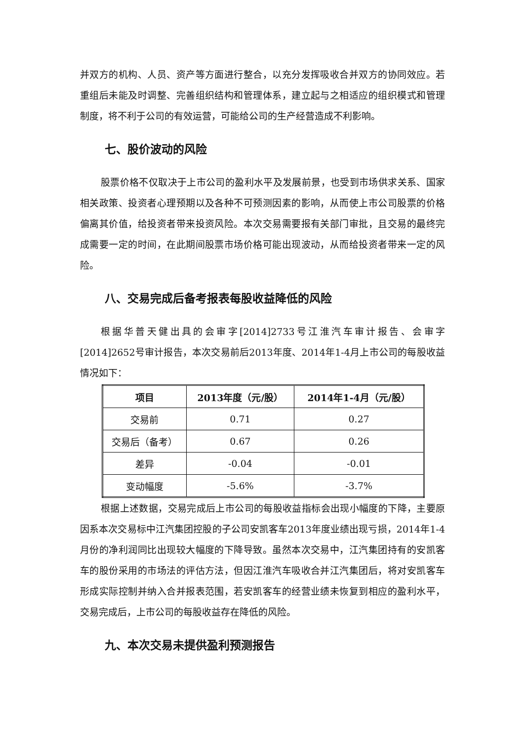并双方的机构、人员、资产等方面进行整合，以充分发挥吸收合并双方的协同效应。若重组后未能及时调整、完善组织结构和管理体系，建立起与之相适应的组织模式和管理制度，将不利于公司的有效运营，可能给公司的生产经营造成不利影响。
七、股价波动的风险
股票价格不仅取决于上市公司的盈利水平及发展前景，也受到市场供求关系、国家相关政策、投资者心理预期以及各种不可预测因素的影响，从而使上市公司股票的价格偏离其价值，给投资者带来投资风险。本次交易需要报有关部门审批，且交易的最终完成需要一定的时间，在此期间股票市场价格可能出现波动，从而给投资者带来一定的风险。
八、交易完成后备考报表每股收益降低的风险
根据华普天健出具的会审字[2014]2733号江淮汽车审计报告、会审字[2014]2652号审计报告，本次交易前后2013年度、2014年1-4月上市公司的每股收益情况如下：
| 项目 | 2013年度（元/股） | 2014年1-4月（元/股） |
| --- | --- | --- |
| 交易前 | 0.71 | 0.27 |
| 交易后（备考） | 0.67 | 0.26 |
| 差异 | -0.04 | -0.01 |
| 变动幅度 | -5.6% | -3.7% |
根据上述数据，交易完成后上市公司的每股收益指标会出现小幅度的下降，主要原因系本次交易标中江汽集团控股的子公司安凯客车2013年度业绩出现亏损，2014年1-4月份的净利润同比出现较大幅度的下降导致。虽然本次交易中，江汽集团持有的安凯客车的股份采用的市场法的评估方法，但因江淮汽车吸收合并江汽集团后，将对安凯客车形成实际控制并纳入合并报表范围，若安凯客车的经营业绩未恢复到相应的盈利水平，交易完成后，上市公司的每股收益存在降低的风险。
九、本次交易未提供盈利预测报告